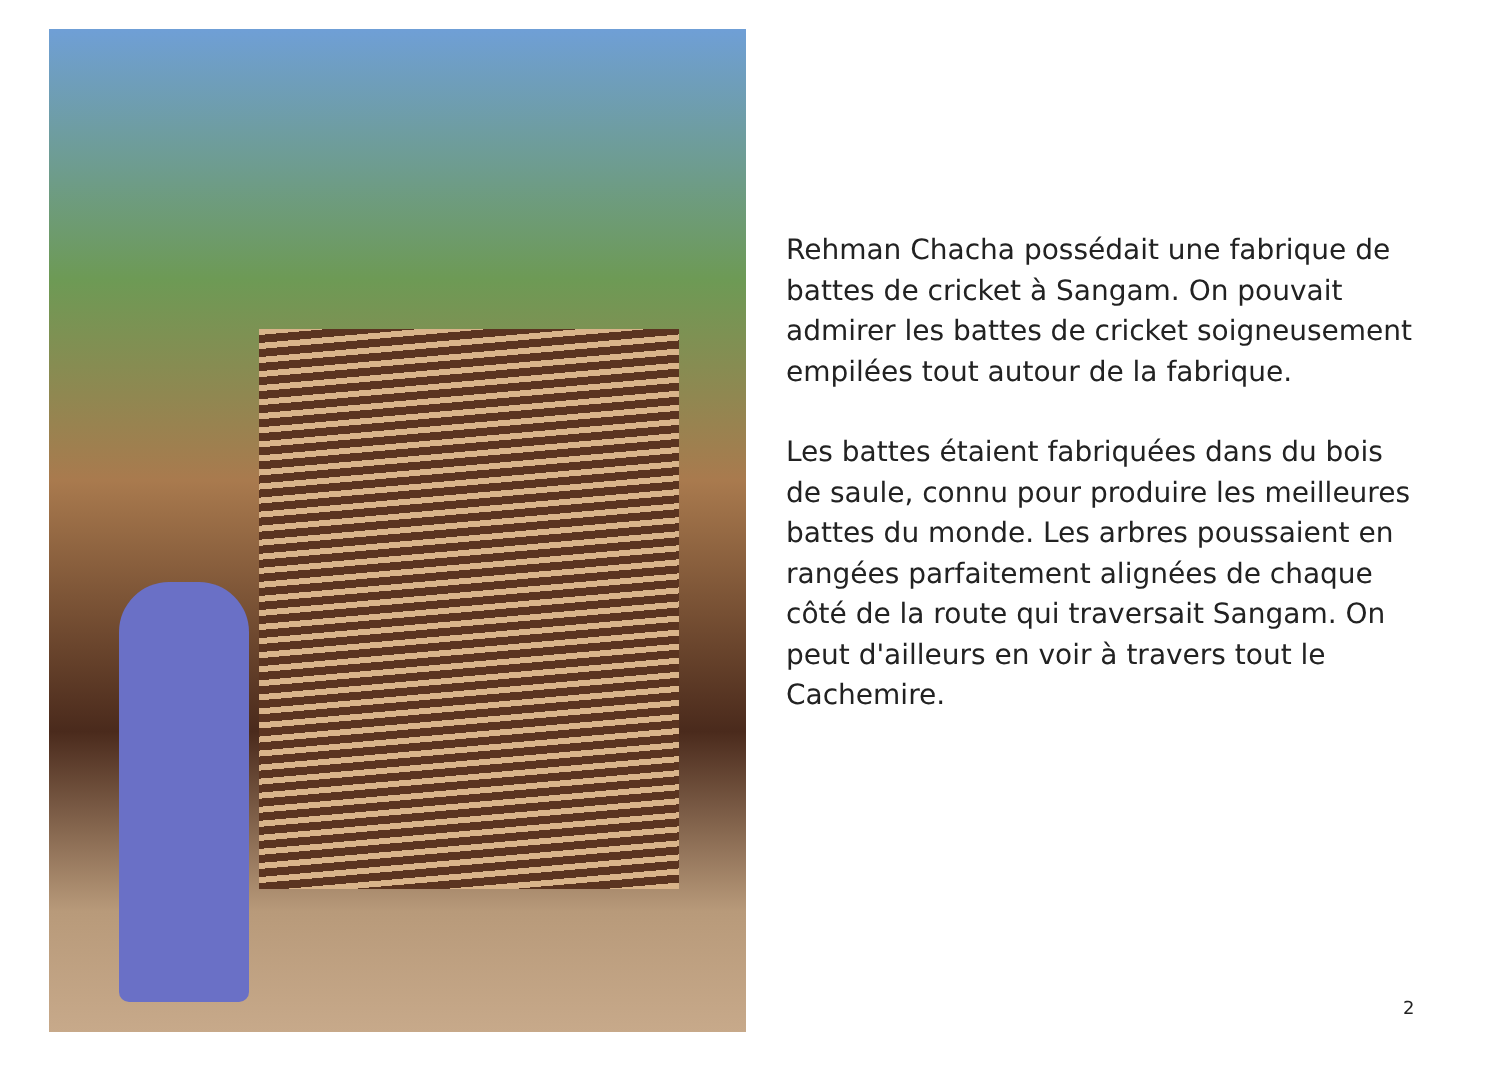Rehman Chacha possédait une fabrique de battes de cricket à Sangam. On pouvait admirer les battes de cricket soigneusement empilées tout autour de la fabrique.
Les battes étaient fabriquées dans du bois de saule, connu pour produire les meilleures battes du monde. Les arbres poussaient en rangées parfaitement alignées de chaque côté de la route qui traversait Sangam. On peut d'ailleurs en voir à travers tout le Cachemire.
2